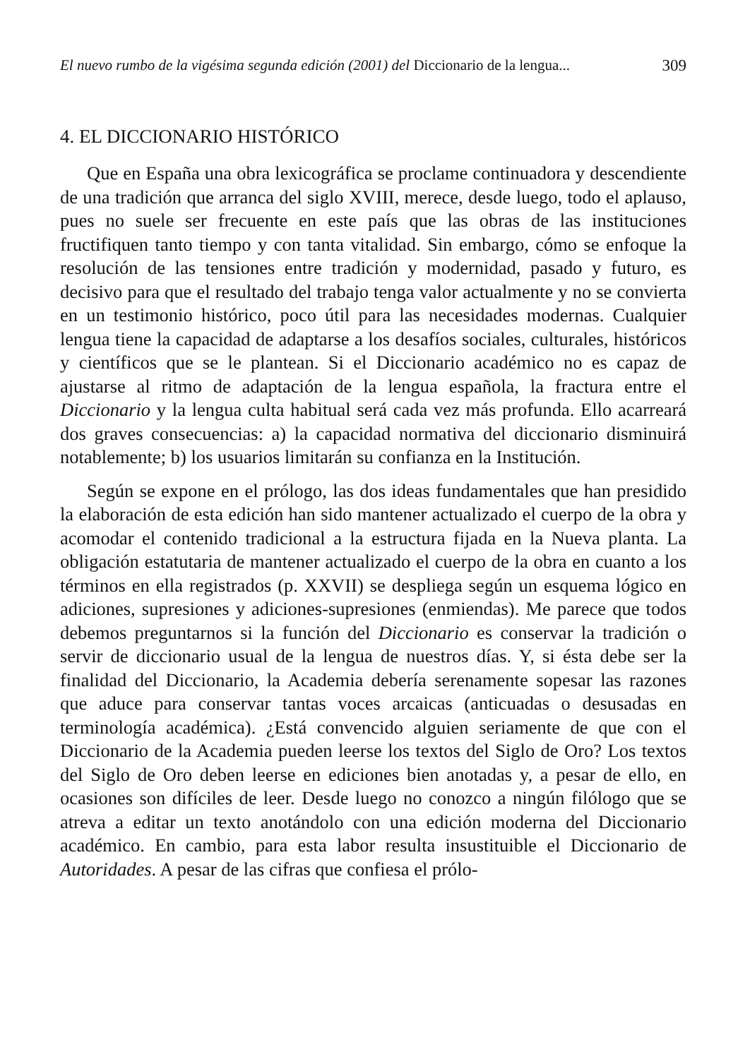El nuevo rumbo de la vigésima segunda edición (2001) del Diccionario de la lengua... 309
4. EL DICCIONARIO HISTÓRICO
Que en España una obra lexicográfica se proclame continuadora y descendiente de una tradición que arranca del siglo XVIII, merece, desde luego, todo el aplauso, pues no suele ser frecuente en este país que las obras de las instituciones fructifiquen tanto tiempo y con tanta vitalidad. Sin embargo, cómo se enfoque la resolución de las tensiones entre tradición y modernidad, pasado y futuro, es decisivo para que el resultado del trabajo tenga valor actualmente y no se convierta en un testimonio histórico, poco útil para las necesidades modernas. Cualquier lengua tiene la capacidad de adaptarse a los desafíos sociales, culturales, históricos y científicos que se le plantean. Si el Diccionario académico no es capaz de ajustarse al ritmo de adaptación de la lengua española, la fractura entre el Diccionario y la lengua culta habitual será cada vez más profunda. Ello acarreará dos graves consecuencias: a) la capacidad normativa del diccionario disminuirá notablemente; b) los usuarios limitarán su confianza en la Institución.
Según se expone en el prólogo, las dos ideas fundamentales que han presidido la elaboración de esta edición han sido mantener actualizado el cuerpo de la obra y acomodar el contenido tradicional a la estructura fijada en la Nueva planta. La obligación estatutaria de mantener actualizado el cuerpo de la obra en cuanto a los términos en ella registrados (p. XXVII) se despliega según un esquema lógico en adiciones, supresiones y adiciones-supresiones (enmiendas). Me parece que todos debemos preguntarnos si la función del Diccionario es conservar la tradición o servir de diccionario usual de la lengua de nuestros días. Y, si ésta debe ser la finalidad del Diccionario, la Academia debería serenamente sopesar las razones que aduce para conservar tantas voces arcaicas (anticuadas o desusadas en terminología académica). ¿Está convencido alguien seriamente de que con el Diccionario de la Academia pueden leerse los textos del Siglo de Oro? Los textos del Siglo de Oro deben leerse en ediciones bien anotadas y, a pesar de ello, en ocasiones son difíciles de leer. Desde luego no conozco a ningún filólogo que se atreva a editar un texto anotándolo con una edición moderna del Diccionario académico. En cambio, para esta labor resulta insustituible el Diccionario de Autoridades. A pesar de las cifras que confiesa el prólo-